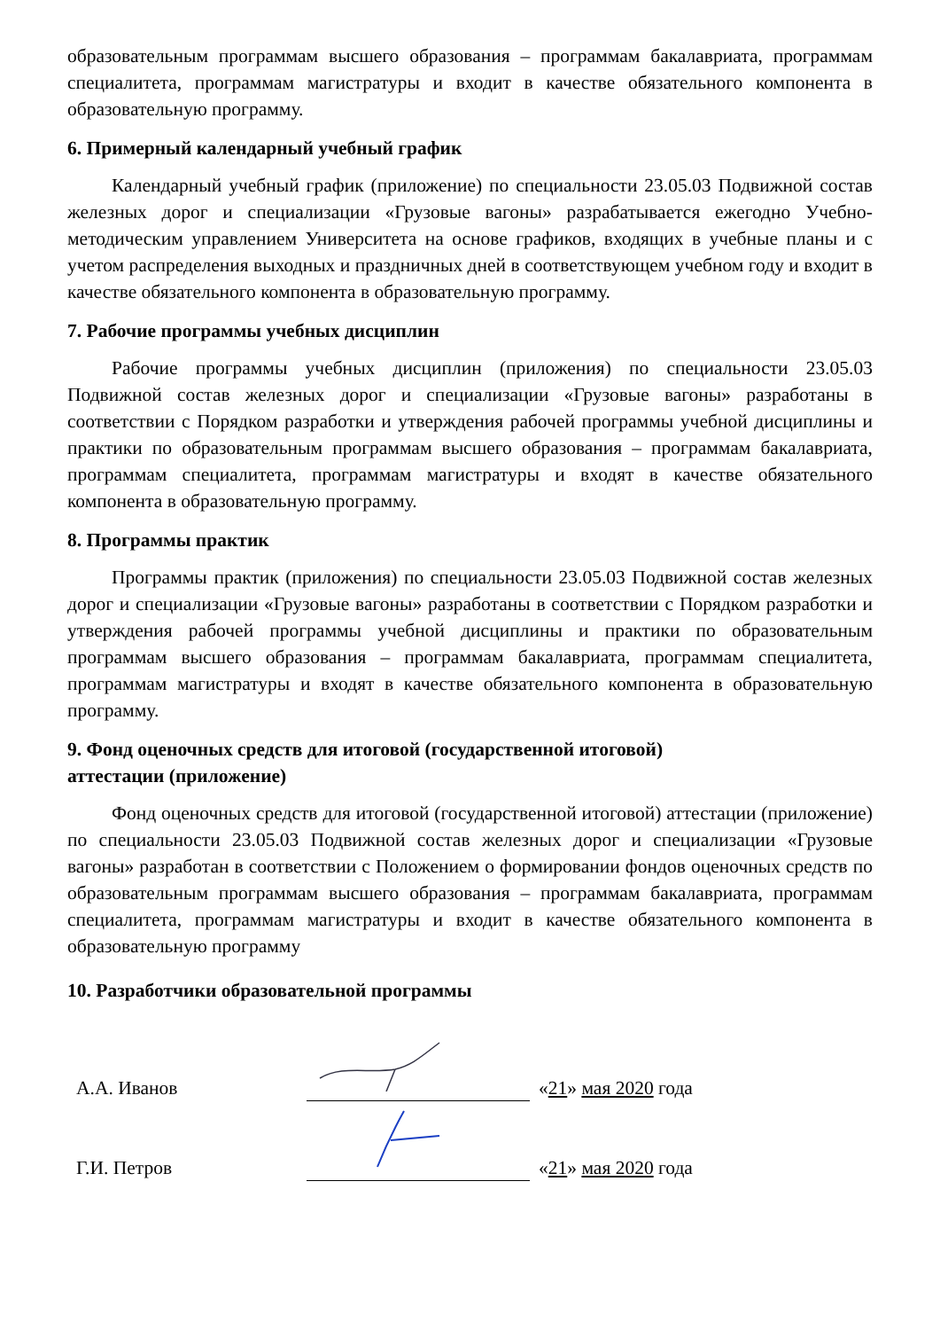образовательным программам высшего образования – программам бакалавриата, программам специалитета, программам магистратуры и входит в качестве обязательного компонента в образовательную программу.
6. Примерный календарный учебный график
Календарный учебный график (приложение) по специальности 23.05.03 Подвижной состав железных дорог и специализации «Грузовые вагоны» разрабатывается ежегодно Учебно-методическим управлением Университета на основе графиков, входящих в учебные планы и с учетом распределения выходных и праздничных дней в соответствующем учебном году и входит в качестве обязательного компонента в образовательную программу.
7. Рабочие программы учебных дисциплин
Рабочие программы учебных дисциплин (приложения) по специальности 23.05.03 Подвижной состав железных дорог и специализации «Грузовые вагоны» разработаны в соответствии с Порядком разработки и утверждения рабочей программы учебной дисциплины и практики по образовательным программам высшего образования – программам бакалавриата, программам специалитета, программам магистратуры и входят в качестве обязательного компонента в образовательную программу.
8. Программы практик
Программы практик (приложения) по специальности 23.05.03 Подвижной состав железных дорог и специализации «Грузовые вагоны» разработаны в соответствии с Порядком разработки и утверждения рабочей программы учебной дисциплины и практики по образовательным программам высшего образования – программам бакалавриата, программам специалитета, программам магистратуры и входят в качестве обязательного компонента в образовательную программу.
9. Фонд оценочных средств для итоговой (государственной итоговой)
аттестации (приложение)
Фонд оценочных средств для итоговой (государственной итоговой) аттестации (приложение) по специальности 23.05.03 Подвижной состав железных дорог и специализации «Грузовые вагоны» разработан в соответствии с Положением о формировании фондов оценочных средств по образовательным программам высшего образования – программам бакалавриата, программам специалитета, программам магистратуры и входит в качестве обязательного компонента в образовательную программу
10. Разработчики образовательной программы
А.А. Иванов
«21» мая 2020 года
Г.И. Петров
«21» мая 2020 года